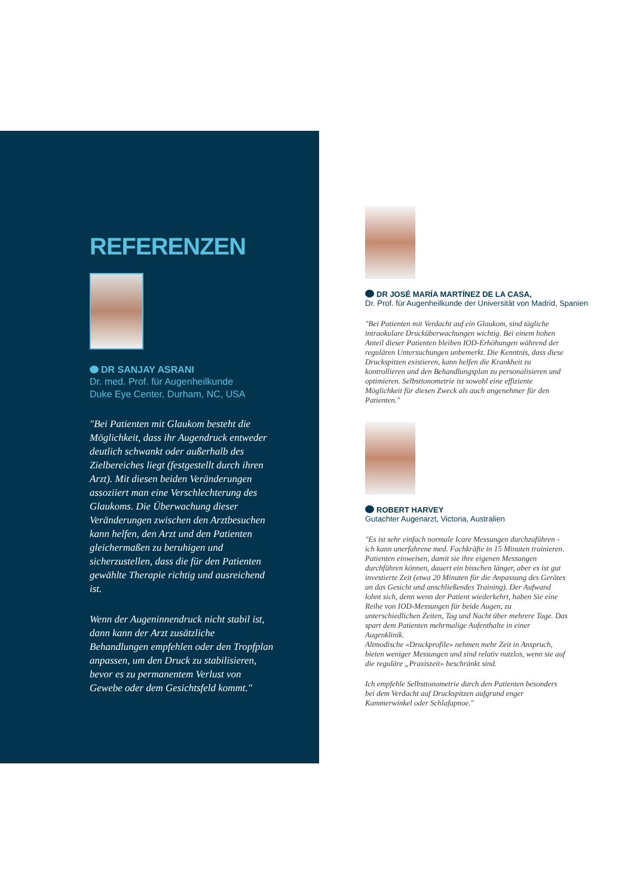REFERENZEN
DR SANJAY ASRANI
Dr. med. Prof. für Augenheilkunde
Duke Eye Center, Durham, NC, USA
"Bei Patienten mit Glaukom besteht die Möglichkeit, dass ihr Augendruck entweder deutlich schwankt oder außerhalb des Zielbereiches liegt (festgestellt durch ihren Arzt). Mit diesen beiden Veränderungen assoziiert man eine Verschlechterung des Glaukoms. Die Überwachung dieser Veränderungen zwischen den Arztbesuchen kann helfen, den Arzt und den Patienten gleichermaßen zu beruhigen und sicherzustellen, dass die für den Patienten gewählte Therapie richtig und ausreichend ist.
Wenn der Augeninnendruck nicht stabil ist, dann kann der Arzt zusätzliche Behandlungen empfehlen oder den Tropfplan anpassen, um den Druck zu stabilisieren, bevor es zu permanentem Verlust von Gewebe oder dem Gesichtsfeld kommt."
DR JOSÉ MARÍA MARTÍNEZ DE LA CASA,
Dr. Prof. für Augenheilkunde der Universität von Madrid, Spanien
"Bei Patienten mit Verdacht auf ein Glaukom, sind tägliche intraokulare Drucküberwachungen wichtig. Bei einem hohen Anteil dieser Patienten bleiben IOD-Erhöhungen während der regulären Untersuchungen unbemerkt. Die Kenntnis, dass diese Druckspitzen existieren, kann helfen die Krankheit zu kontrollieren und den Behandlungsplan zu personalisieren und optimieren. Selbsttonometrie ist sowohl eine effiziente Möglichkeit für diesen Zweck als auch angenehmer für den Patienten."
ROBERT HARVEY
Gutachter Augenarzt, Victoria, Australien
"Es ist sehr einfach normale Icare Messungen durchzuführen - ich kann unerfahrene med. Fachkräfte in 15 Minuten trainieren. Patienten einweisen, damit sie ihre eigenen Messungen durchführen können, dauert ein bisschen länger, aber es ist gut investierte Zeit (etwa 20 Minuten für die Anpassung des Gerätes an das Gesicht und anschließendes Training). Der Aufwand lohnt sich, denn wenn der Patient wiederkehrt, haben Sie eine Reihe von IOD-Messungen für beide Augen, zu unterschiedlichen Zeiten, Tag und Nacht über mehrere Tage. Das spart dem Patienten mehrmalige Aufenthalte in einer Augenklinik.
Altmodische «Druckprofile» nehmen mehr Zeit in Anspruch, bieten weniger Messungen und sind relativ nutzlos, wenn sie auf die reguläre „Praxiszeit» beschränkt sind.
Ich empfehle Selbsttonometrie durch den Patienten besonders bei dem Verdacht auf Druckspitzen aufgrund enger Kammerwinkel oder Schlafapnoe."